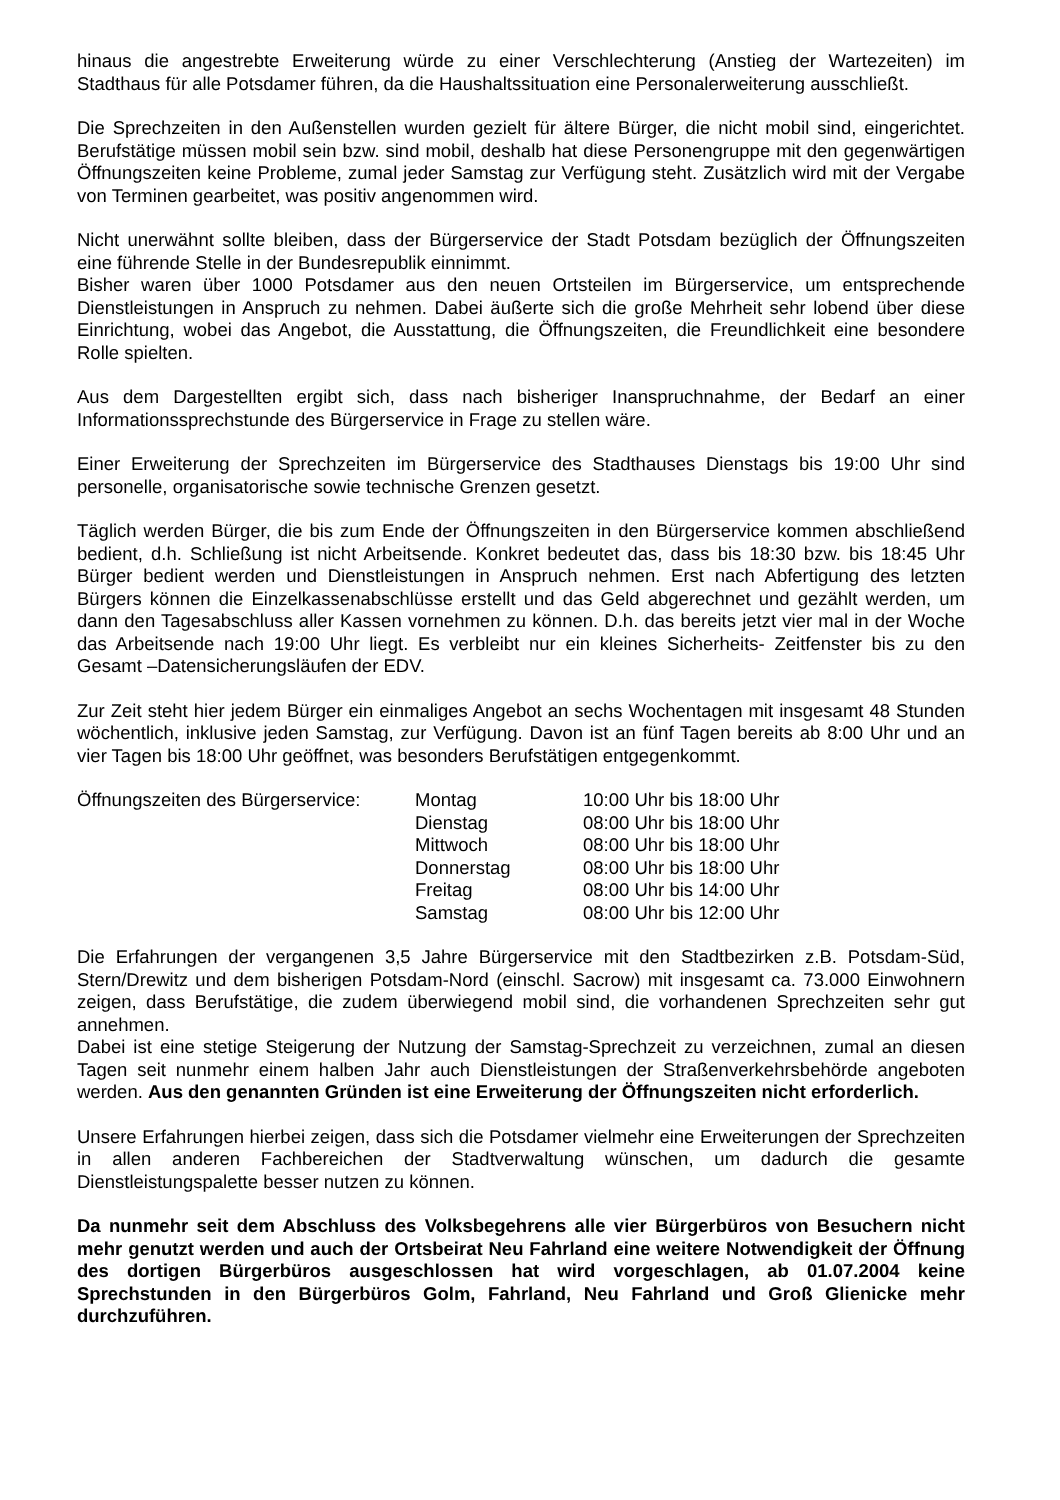hinaus die angestrebte Erweiterung würde zu einer Verschlechterung (Anstieg der Wartezeiten) im Stadthaus für alle Potsdamer führen, da die Haushaltssituation eine Personalerweiterung ausschließt.
Die Sprechzeiten in den Außenstellen wurden gezielt für ältere Bürger, die nicht mobil sind, eingerichtet. Berufstätige müssen mobil sein bzw. sind mobil, deshalb hat diese Personengruppe mit den gegenwärtigen Öffnungszeiten keine Probleme, zumal jeder Samstag zur Verfügung steht. Zusätzlich wird mit der Vergabe von Terminen gearbeitet, was positiv angenommen wird.
Nicht unerwähnt sollte bleiben, dass der Bürgerservice der Stadt Potsdam bezüglich der Öffnungszeiten eine führende Stelle in der Bundesrepublik einnimmt.
Bisher waren über 1000 Potsdamer aus den neuen Ortsteilen im Bürgerservice, um entsprechende Dienstleistungen in Anspruch zu nehmen. Dabei äußerte sich die große Mehrheit sehr lobend über diese Einrichtung, wobei das Angebot, die Ausstattung, die Öffnungszeiten, die Freundlichkeit eine besondere Rolle spielten.
Aus dem Dargestellten ergibt sich, dass nach bisheriger Inanspruchnahme, der Bedarf an einer Informationssprechstunde des Bürgerservice in Frage zu stellen wäre.
Einer Erweiterung der Sprechzeiten im Bürgerservice des Stadthauses Dienstags bis 19:00 Uhr sind personelle, organisatorische sowie technische Grenzen gesetzt.
Täglich werden Bürger, die bis zum Ende der Öffnungszeiten in den Bürgerservice kommen abschließend bedient, d.h. Schließung ist nicht Arbeitsende. Konkret bedeutet das, dass bis 18:30 bzw. bis 18:45 Uhr Bürger bedient werden und Dienstleistungen in Anspruch nehmen. Erst nach Abfertigung des letzten Bürgers können die Einzelkassenabschlüsse erstellt und das Geld abgerechnet und gezählt werden, um dann den Tagesabschluss aller Kassen vornehmen zu können. D.h. das bereits jetzt vier mal in der Woche das Arbeitsende nach 19:00 Uhr liegt. Es verbleibt nur ein kleines Sicherheits- Zeitfenster bis zu den Gesamt –Datensicherungsläufen der EDV.
Zur Zeit steht hier jedem Bürger ein einmaliges Angebot an sechs Wochentagen mit insgesamt 48 Stunden wöchentlich, inklusive jeden Samstag, zur Verfügung. Davon ist an fünf Tagen bereits ab 8:00 Uhr und an vier Tagen bis 18:00 Uhr geöffnet, was besonders Berufstätigen entgegenkommt.
| Öffnungszeiten des Bürgerservice: | Montag | 10:00 Uhr bis 18:00 Uhr |
| | Dienstag | 08:00 Uhr bis 18:00 Uhr |
| | Mittwoch | 08:00 Uhr bis 18:00 Uhr |
| | Donnerstag | 08:00 Uhr bis 18:00 Uhr |
| | Freitag | 08:00 Uhr bis 14:00 Uhr |
| | Samstag | 08:00 Uhr bis 12:00 Uhr |
Die Erfahrungen der vergangenen 3,5 Jahre Bürgerservice mit den Stadtbezirken z.B. Potsdam-Süd, Stern/Drewitz und dem bisherigen Potsdam-Nord (einschl. Sacrow) mit insgesamt ca. 73.000 Einwohnern zeigen, dass Berufstätige, die zudem überwiegend mobil sind, die vorhandenen Sprechzeiten sehr gut annehmen.
Dabei ist eine stetige Steigerung der Nutzung der Samstag-Sprechzeit zu verzeichnen, zumal an diesen Tagen seit nunmehr einem halben Jahr auch Dienstleistungen der Straßenverkehrsbehörde angeboten werden. Aus den genannten Gründen ist eine Erweiterung der Öffnungszeiten nicht erforderlich.
Unsere Erfahrungen hierbei zeigen, dass sich die Potsdamer vielmehr eine Erweiterungen der Sprechzeiten in allen anderen Fachbereichen der Stadtverwaltung wünschen, um dadurch die gesamte Dienstleistungspalette besser nutzen zu können.
Da nunmehr seit dem Abschluss des Volksbegehrens alle vier Bürgerbüros von Besuchern nicht mehr genutzt werden und auch der Ortsbeirat Neu Fahrland eine weitere Notwendigkeit der Öffnung des dortigen Bürgerbüros ausgeschlossen hat wird vorgeschlagen, ab 01.07.2004 keine Sprechstunden in den Bürgerbüros Golm, Fahrland, Neu Fahrland und Groß Glienicke mehr durchzuführen.